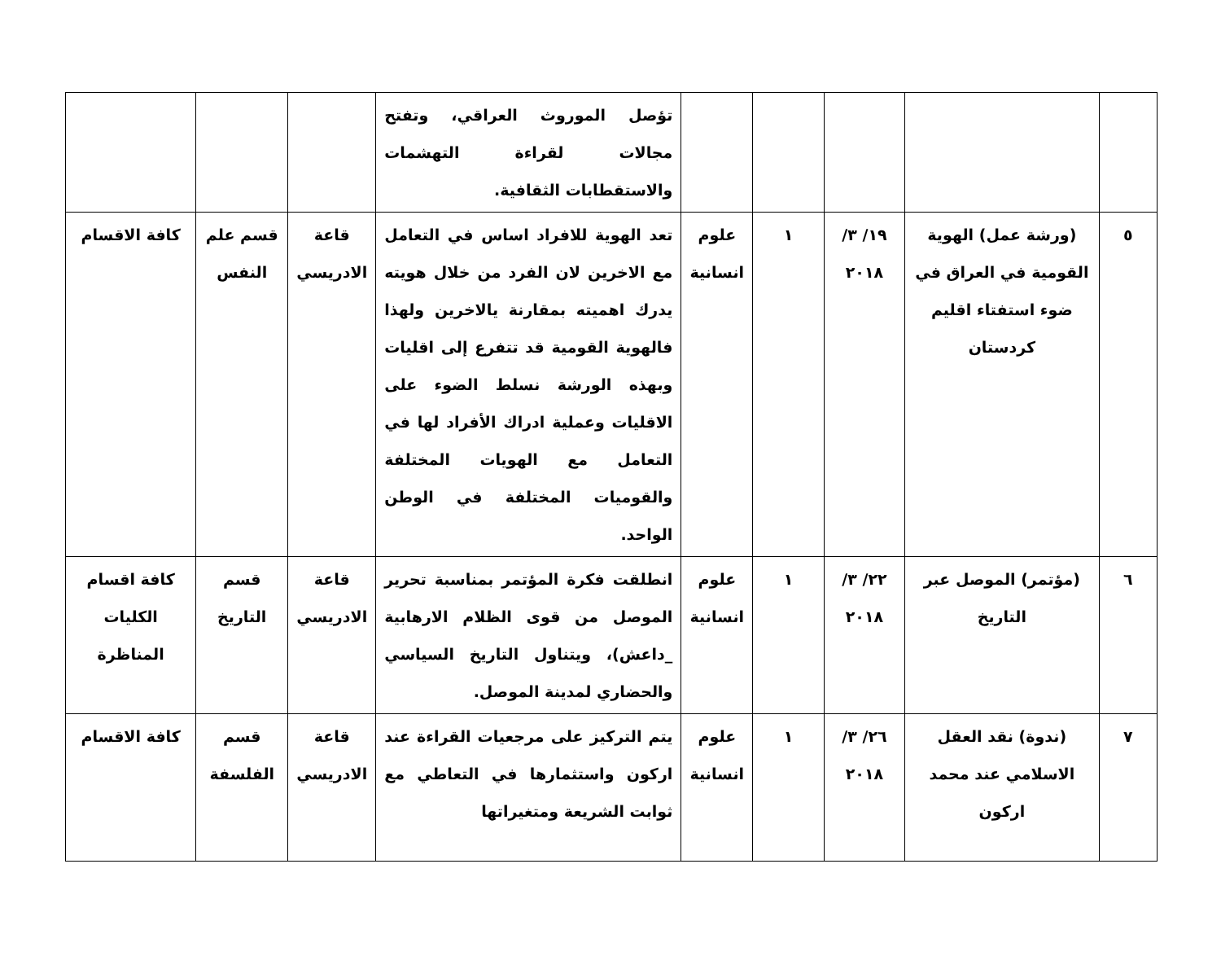| | | | | | تؤصل الموروث العراقي، وتفتح مجالات لقراءة التهشمات والاستقطابات الثقافية. | | | |
| ٥ | (ورشة عمل) الهوية القومية في العراق في ضوء استفتاء اقليم كردستان | ١٩/ ٣/ ٢٠١٨ | ١ | علوم انسانية | تعد الهوية للافراد اساس في التعامل مع الاخرين لان الفرد من خلال هويته يدرك اهميته بمقارنة يالاخرين ولهذا فالهوية القومية قد تتفرع إلى اقليات وبهذه الورشة نسلط الضوء على الاقليات وعملية ادراك الأفراد لها في التعامل مع الهويات المختلفة والقوميات المختلفة في الوطن الواحد. | قاعة الادريسي | قسم علم النفس | كافة الاقسام |
| ٦ | (مؤتمر) الموصل عبر التاريخ | ٢٢/ ٣/ ٢٠١٨ | ١ | علوم انسانية | انطلقت فكرة المؤتمر بمناسبة تحرير الموصل من قوى الظلام الارهابية _داعش)، ويتناول التاريخ السياسي والحضاري لمدينة الموصل. | قاعة الادريسي | قسم التاريخ | كافة اقسام الكليات المناظرة |
| ٧ | (ندوة) نقد العقل الاسلامي عند محمد اركون | ٢٦/ ٣/ ٢٠١٨ | ١ | علوم انسانية | يتم التركيز على مرجعيات القراءة عند اركون واستثمارها في التعاطي مع ثوابت الشريعة ومتغيراتها | قاعة الادريسي | قسم الفلسفة | كافة الاقسام |